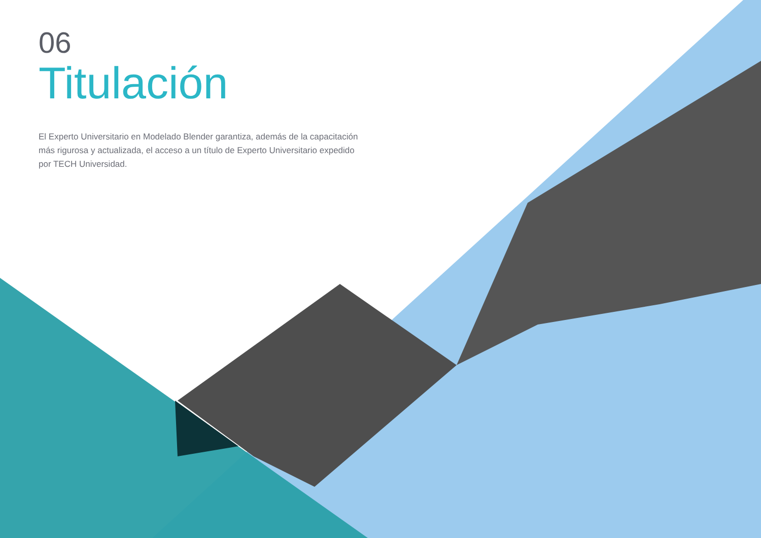06
Titulación
El Experto Universitario en Modelado Blender garantiza, además de la capacitación más rigurosa y actualizada, el acceso a un título de Experto Universitario expedido por TECH Universidad.